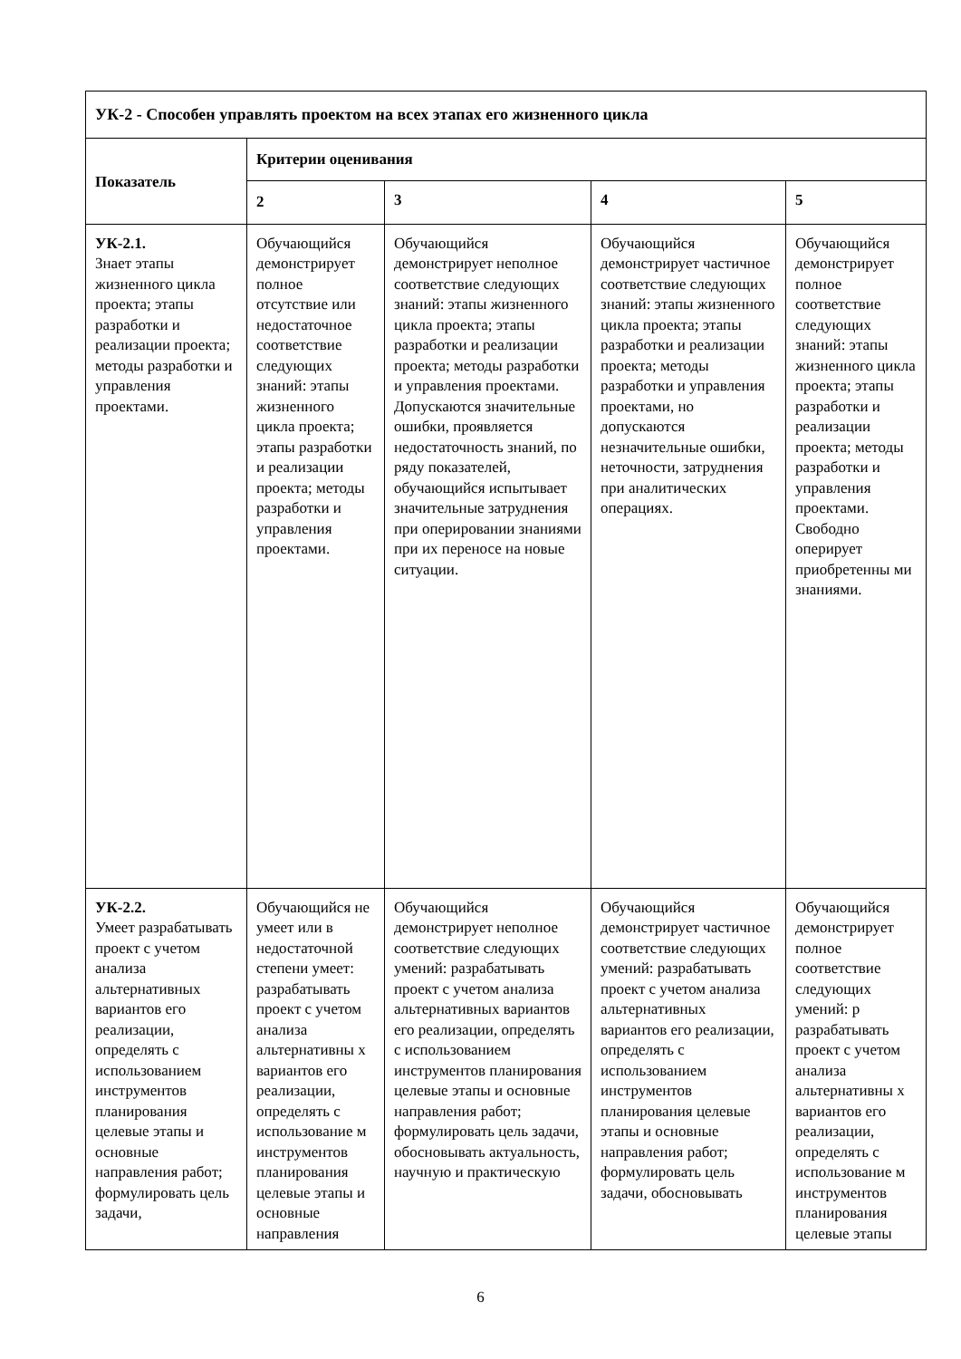| УК-2 - Способен управлять проектом на всех этапах его жизненного цикла | | | | |
| --- | --- | --- | --- | --- |
| Показатель | Критерии оценивания | | | |
| | 2 | 3 | 4 | 5 |
| УК-2.1. Знает этапы жизненного цикла проекта; этапы разработки и реализации проекта; методы разработки и управления проектами. | Обучающийся демонстрирует полное отсутствие или недостаточное соответствие следующих знаний: этапы жизненного цикла проекта; этапы разработки и реализации проекта; методы разработки и управления проектами. | Обучающийся демонстрирует неполное соответствие следующих знаний: этапы жизненного цикла проекта; этапы разработки и реализации проекта; методы разработки и управления проектами. Допускаются значительные ошибки, проявляется недостаточность знаний, по ряду показателей, обучающийся испытывает значительные затруднения при оперировании знаниями при их переносе на новые ситуации. | Обучающийся демонстрирует частичное соответствие следующих знаний: этапы жизненного цикла проекта; этапы разработки и реализации проекта; методы разработки и управления проектами, но допускаются незначительные ошибки, неточности, затруднения при аналитических операциях. | Обучающийся демонстрирует полное соответствие следующих знаний: этапы жизненного цикла проекта; этапы разработки и реализации проекта; методы разработки и управления проектами. Свободно оперирует приобретенны ми знаниями. |
| УК-2.2. Умеет разрабатывать проект с учетом анализа альтернативных вариантов его реализации, определять с использованием инструментов планирования целевые этапы и основные направления работ; формулировать цель задачи, | Обучающийся не умеет или в недостаточной степени умеет: разрабатывать проект с учетом анализа альтернативны х вариантов его реализации, определять с использование м инструментов планирования целевые этапы и основные направления | Обучающийся демонстрирует неполное соответствие следующих умений: разрабатывать проект с учетом анализа альтернативных вариантов его реализации, определять с использованием инструментов планирования целевые этапы и основные направления работ; формулировать цель задачи, обосновывать актуальность, научную и практическую | Обучающийся демонстрирует частичное соответствие следующих умений: разрабатывать проект с учетом анализа альтернативных вариантов его реализации, определять с использованием инструментов планирования целевые этапы и основные направления работ; формулировать цель задачи, обосновывать | Обучающийся демонстрирует полное соответствие следующих умений: р разрабатывать проект с учетом анализа альтернативны х вариантов его реализации, определять с использование м инструментов планирования целевые этапы |
6